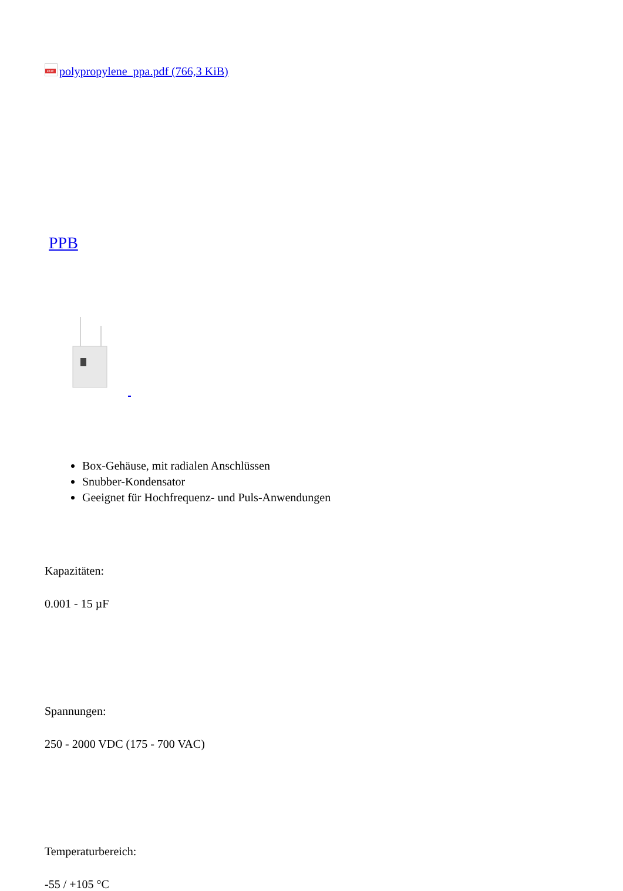PDF polypropylene_ppa.pdf (766,3 KiB)
PPB
Box-Gehäuse, mit radialen Anschlüssen
Snubber-Kondensator
Geeignet für Hochfrequenz- und Puls-Anwendungen
Kapazitäten:
0.001 - 15 µF
Spannungen:
250 - 2000 VDC (175 - 700 VAC)
Temperaturbereich:
-55 / +105 °C